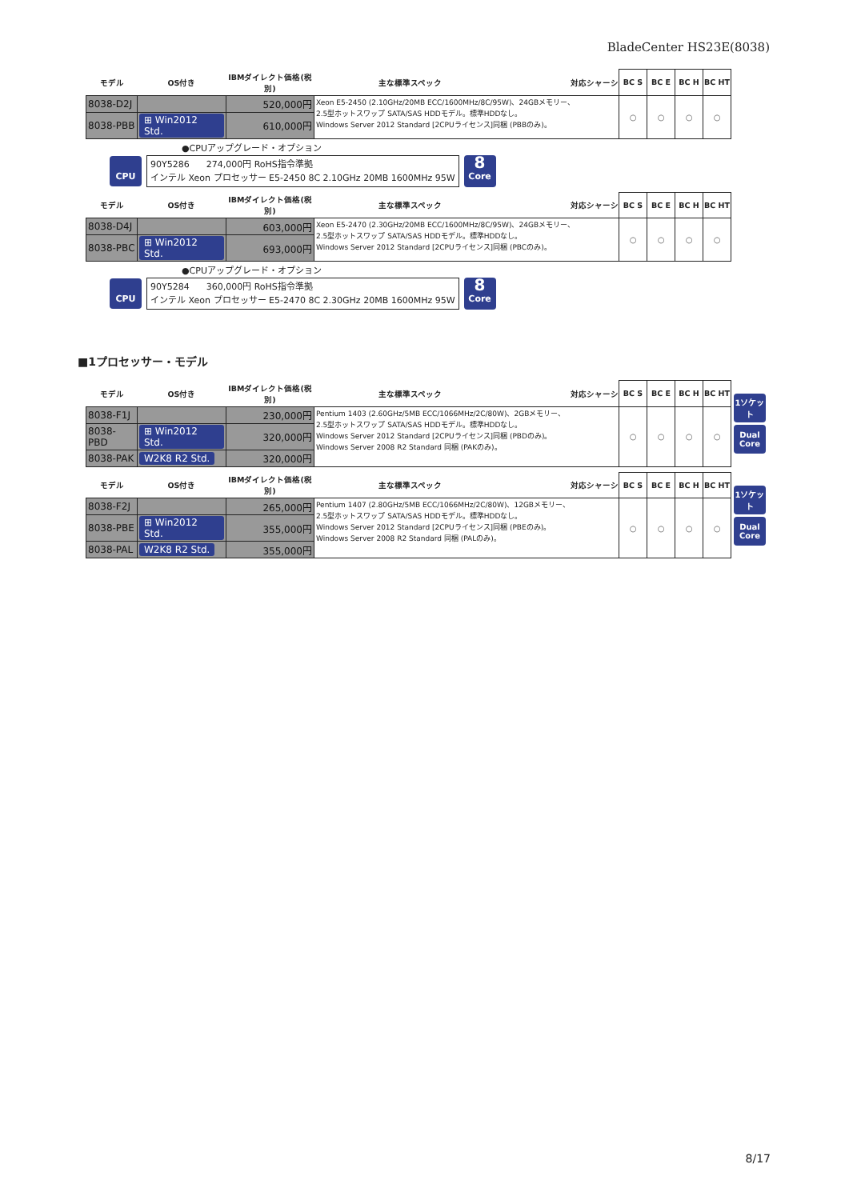BladeCenter HS23E(8038)
| モデル | OS付き | IBMダイレクト価格(税別) | 主な標準スペック 対応シャーシ | BC S | BC E | BC H | BC HT |
| --- | --- | --- | --- | --- | --- | --- | --- |
| 8038-D2J | | 520,000円 | Xeon E5-2450 (2.10GHz/20MB ECC/1600MHz/8C/95W)、24GBメモリー、 2.5型ホットスワップ SATA/SAS HDDモデル。標準HDDなし。 Windows Server 2012 Standard [2CPUライセンス]同梱 (PBBのみ)。 | ○ | ○ | ○ | ○ |
| 8038-PBB | ⊞ Win2012 Std. | 610,000円 | | | | | |
●CPUアップグレード・オプション
CPU
90Y5286 274,000円 RoHS指令準拠
インテル Xeon プロセッサー E5-2450 8C 2.10GHz 20MB 1600MHz 95W
8
Core
| モデル | OS付き | IBMダイレクト価格(税別) | 主な標準スペック 対応シャーシ | BC S | BC E | BC H | BC HT |
| --- | --- | --- | --- | --- | --- | --- | --- |
| 8038-D4J | | 603,000円 | Xeon E5-2470 (2.30GHz/20MB ECC/1600MHz/8C/95W)、24GBメモリー、 2.5型ホットスワップ SATA/SAS HDDモデル。標準HDDなし。 Windows Server 2012 Standard [2CPUライセンス]同梱 (PBCのみ)。 | ○ | ○ | ○ | ○ |
| 8038-PBC | ⊞ Win2012 Std. | 693,000円 | | | | | |
●CPUアップグレード・オプション
CPU
90Y5284 360,000円 RoHS指令準拠
インテル Xeon プロセッサー E5-2470 8C 2.30GHz 20MB 1600MHz 95W
8
Core
■1プロセッサー・モデル
| モデル | OS付き | IBMダイレクト価格(税別) | 主な標準スペック 対応シャーシ | BC S | BC E | BC H | BC HT |
| --- | --- | --- | --- | --- | --- | --- | --- |
| 8038-F1J | | 230,000円 | Pentium 1403 (2.60GHz/5MB ECC/1066MHz/2C/80W)、2GBメモリー、 2.5型ホットスワップ SATA/SAS HDDモデル。標準HDDなし。 Windows Server 2012 Standard [2CPUライセンス]同梱 (PBDのみ)。 Windows Server 2008 R2 Standard 同梱 (PAKのみ)。 | ○ | ○ | ○ | ○ |
| 8038-PBD | ⊞ Win2012 Std. | 320,000円 | | | | | |
| 8038-PAK | W2K8 R2 Std. | 320,000円 | | | | | |
1ソケット
Dual Core
| モデル | OS付き | IBMダイレクト価格(税別) | 主な標準スペック 対応シャーシ | BC S | BC E | BC H | BC HT |
| --- | --- | --- | --- | --- | --- | --- | --- |
| 8038-F2J | | 265,000円 | Pentium 1407 (2.80GHz/5MB ECC/1066MHz/2C/80W)、12GBメモリー、 2.5型ホットスワップ SATA/SAS HDDモデル。標準HDDなし。 Windows Server 2012 Standard [2CPUライセンス]同梱 (PBEのみ)。 Windows Server 2008 R2 Standard 同梱 (PALのみ)。 | ○ | ○ | ○ | ○ |
| 8038-PBE | ⊞ Win2012 Std. | 355,000円 | | | | | |
| 8038-PAL | W2K8 R2 Std. | 355,000円 | | | | | |
1ソケット
Dual Core
8/17